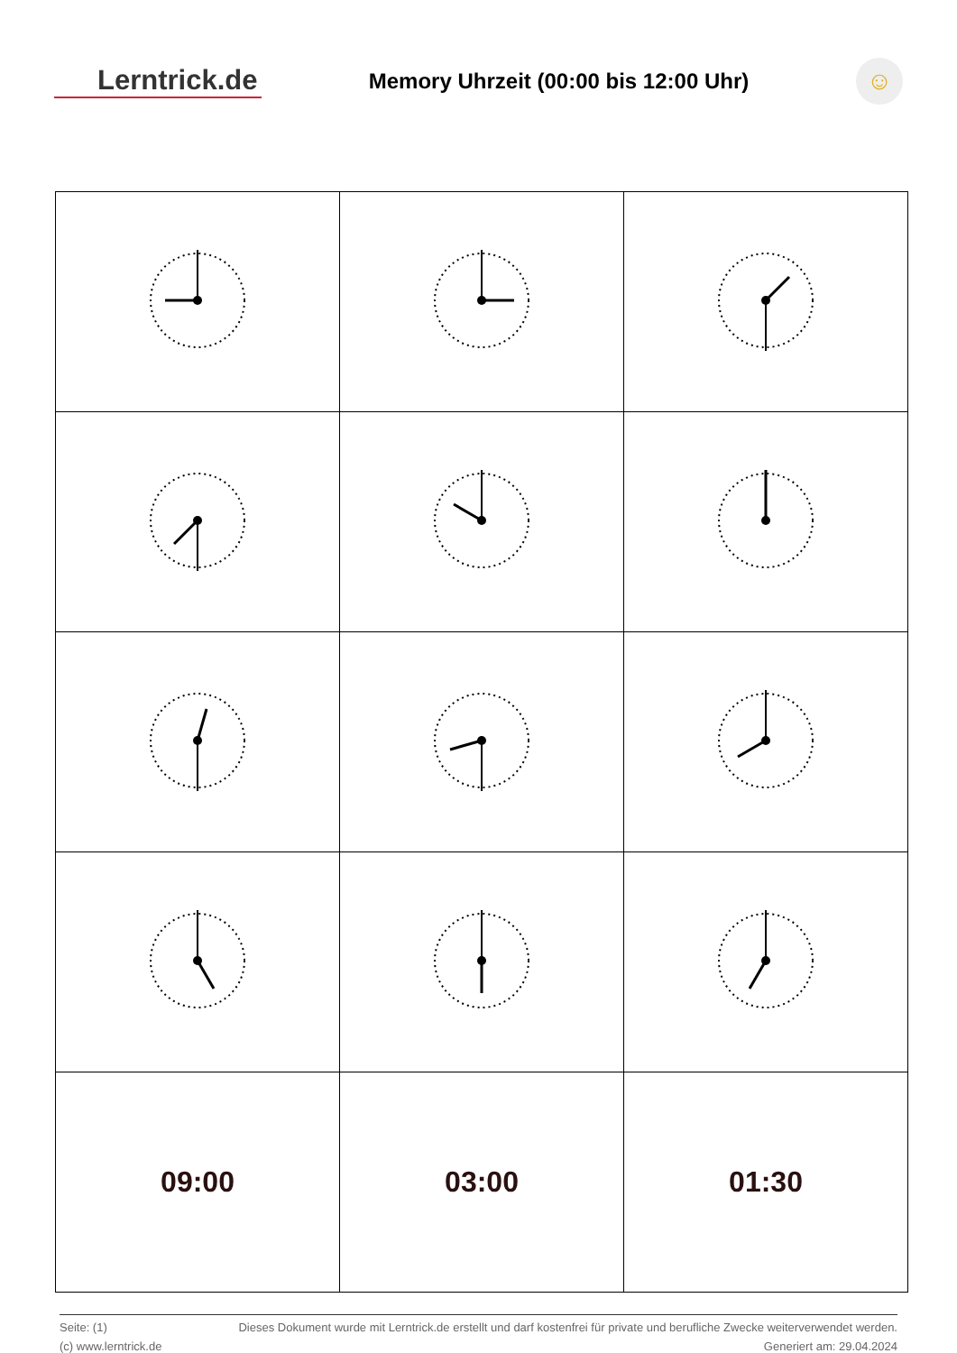Lerntrick.de
Memory Uhrzeit (00:00 bis 12:00 Uhr)
☺
| 09:00 | 03:00 | 01:30 |
Seite: (1) Dieses Dokument wurde mit Lerntrick.de erstellt und darf kostenfrei für private und berufliche Zwecke weiterverwendet werden.
(c) www.lerntrick.de Generiert am: 29.04.2024